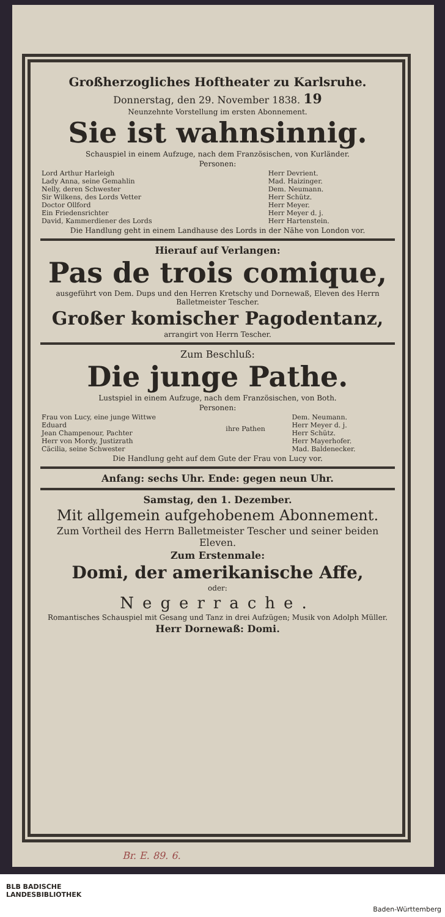Großherzogliches Hoftheater zu Karlsruhe.
Donnerstag, den 29. November 1838. 19
Neunzehnte Vorstellung im ersten Abonnement.
Sie ist wahnsinnig.
Schauspiel in einem Aufzuge, nach dem Französischen, von Kurländer.
Personen:
| Lord Arthur Harleigh | Herr Devrient. |
| Lady Anna, seine Gemahlin | Mad. Haizinger. |
| Nelly, deren Schwester | Dem. Neumann. |
| Sir Wilkens, des Lords Vetter | Herr Schütz. |
| Doctor Ollford | Herr Meyer. |
| Ein Friedensrichter | Herr Meyer d. j. |
| David, Kammerdiener des Lords | Herr Hartenstein. |
Die Handlung geht in einem Landhause des Lords in der Nähe von London vor.
Hierauf auf Verlangen:
Pas de trois comique,
ausgeführt von Dem. Dups und den Herren Kretschy und Dornewaß, Eleven des Herrn Balletmeister Tescher.
Großer komischer Pagodentanz,
arrangirt von Herrn Tescher.
Zum Beschluß:
Die junge Pathe.
Lustspiel in einem Aufzuge, nach dem Französischen, von Both.
Personen:
| Frau von Lucy, eine junge Wittwe | | Dem. Neumann. |
| Eduard | ihre Pathen | Herr Meyer d. j. |
| Jean Champenour, Pachter | | Herr Schütz. |
| Herr von Mordy, Justizrath | | Herr Mayerhofer. |
| Cäcilia, seine Schwester | | Mad. Baldenecker. |
Die Handlung geht auf dem Gute der Frau von Lucy vor.
Anfang: sechs Uhr. Ende: gegen neun Uhr.
Samstag, den 1. Dezember.
Mit allgemein aufgehobenem Abonnement.
Zum Vortheil des Herrn Balletmeister Tescher und seiner beiden Eleven.
Zum Erstenmale:
Domi, der amerikanische Affe,
oder:
Negerrache.
Romantisches Schauspiel mit Gesang und Tanz in drei Aufzügen; Musik von Adolph Müller.
Herr Dornewaß: Domi.
Br. E. 89. 6.
BLB BADISCHE
LANDESBIBLIOTHEK
Baden-Württemberg